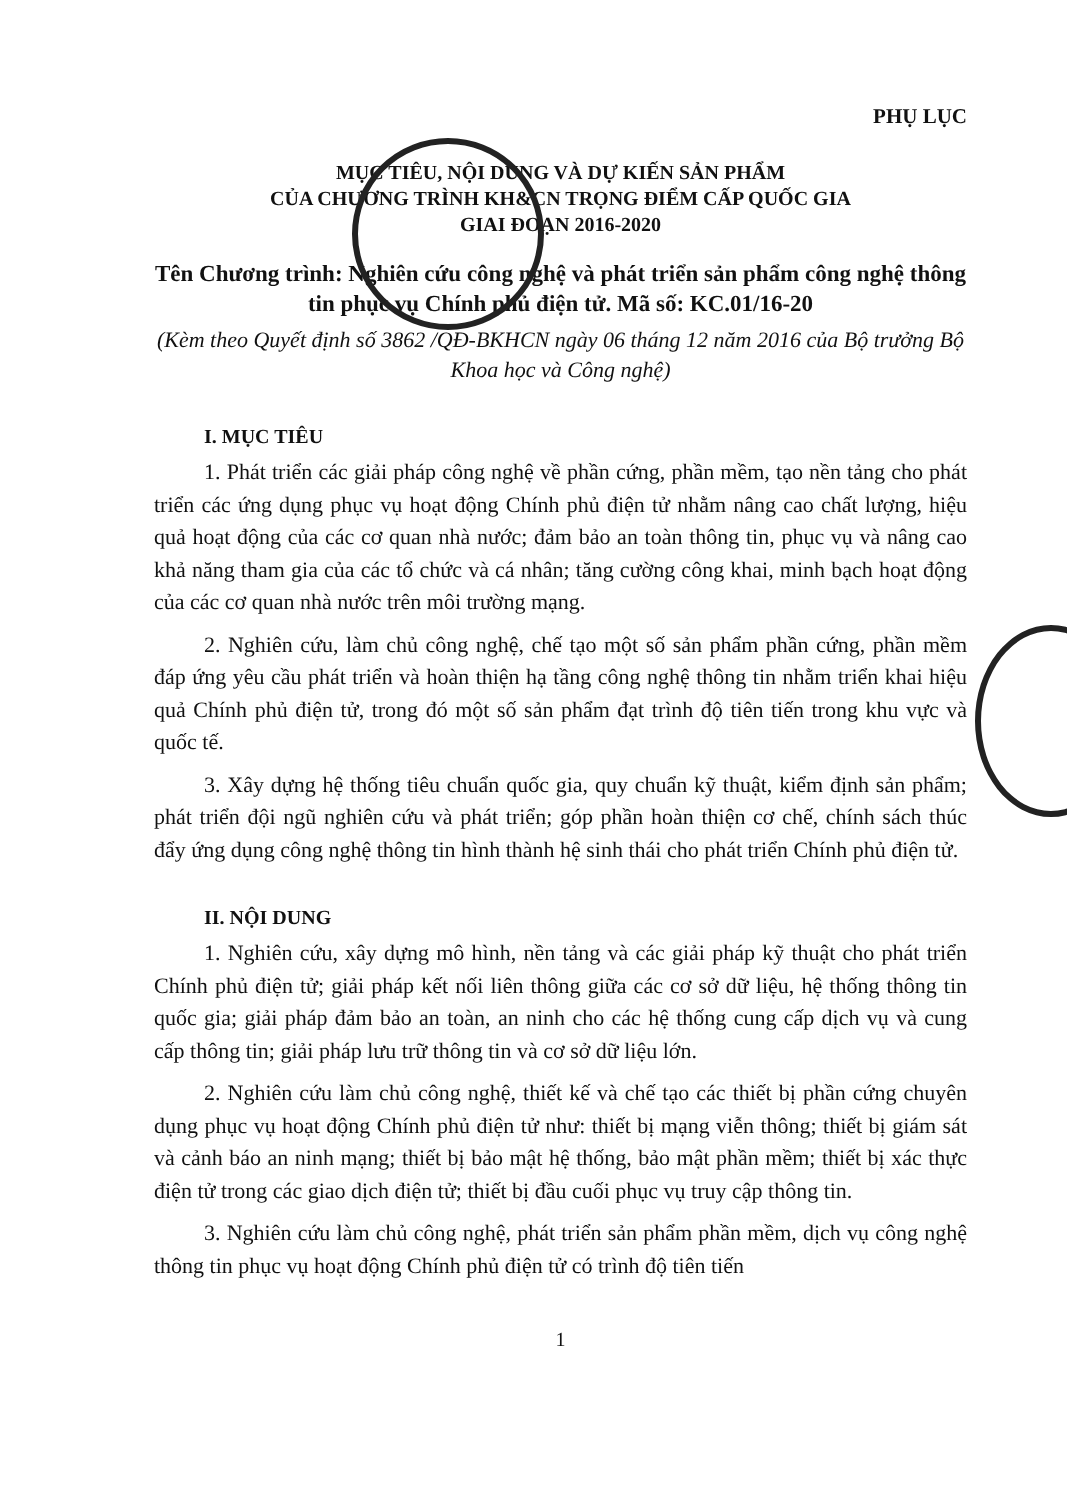PHỤ LỤC
MỤC TIÊU, NỘI DUNG VÀ DỰ KIẾN SẢN PHẨM
CỦA CHƯƠNG TRÌNH KH&CN TRỌNG ĐIỂM CẤP QUỐC GIA
GIAI ĐOẠN 2016-2020
Tên Chương trình: Nghiên cứu công nghệ và phát triển sản phẩm công nghệ thông tin phục vụ Chính phủ điện tử. Mã số: KC.01/16-20
(Kèm theo Quyết định số 3862 /QĐ-BKHCN ngày 06 tháng 12 năm 2016 của Bộ trưởng Bộ Khoa học và Công nghệ)
I. MỤC TIÊU
1. Phát triển các giải pháp công nghệ về phần cứng, phần mềm, tạo nền tảng cho phát triển các ứng dụng phục vụ hoạt động Chính phủ điện tử nhằm nâng cao chất lượng, hiệu quả hoạt động của các cơ quan nhà nước; đảm bảo an toàn thông tin, phục vụ và nâng cao khả năng tham gia của các tổ chức và cá nhân; tăng cường công khai, minh bạch hoạt động của các cơ quan nhà nước trên môi trường mạng.
2. Nghiên cứu, làm chủ công nghệ, chế tạo một số sản phẩm phần cứng, phần mềm đáp ứng yêu cầu phát triển và hoàn thiện hạ tầng công nghệ thông tin nhằm triển khai hiệu quả Chính phủ điện tử, trong đó một số sản phẩm đạt trình độ tiên tiến trong khu vực và quốc tế.
3. Xây dựng hệ thống tiêu chuẩn quốc gia, quy chuẩn kỹ thuật, kiểm định sản phẩm; phát triển đội ngũ nghiên cứu và phát triển; góp phần hoàn thiện cơ chế, chính sách thúc đẩy ứng dụng công nghệ thông tin hình thành hệ sinh thái cho phát triển Chính phủ điện tử.
II. NỘI DUNG
1. Nghiên cứu, xây dựng mô hình, nền tảng và các giải pháp kỹ thuật cho phát triển Chính phủ điện tử; giải pháp kết nối liên thông giữa các cơ sở dữ liệu, hệ thống thông tin quốc gia; giải pháp đảm bảo an toàn, an ninh cho các hệ thống cung cấp dịch vụ và cung cấp thông tin; giải pháp lưu trữ thông tin và cơ sở dữ liệu lớn.
2. Nghiên cứu làm chủ công nghệ, thiết kế và chế tạo các thiết bị phần cứng chuyên dụng phục vụ hoạt động Chính phủ điện tử như: thiết bị mạng viễn thông; thiết bị giám sát và cảnh báo an ninh mạng; thiết bị bảo mật hệ thống, bảo mật phần mềm; thiết bị xác thực điện tử trong các giao dịch điện tử; thiết bị đầu cuối phục vụ truy cập thông tin.
3. Nghiên cứu làm chủ công nghệ, phát triển sản phẩm phần mềm, dịch vụ công nghệ thông tin phục vụ hoạt động Chính phủ điện tử có trình độ tiên tiến
1